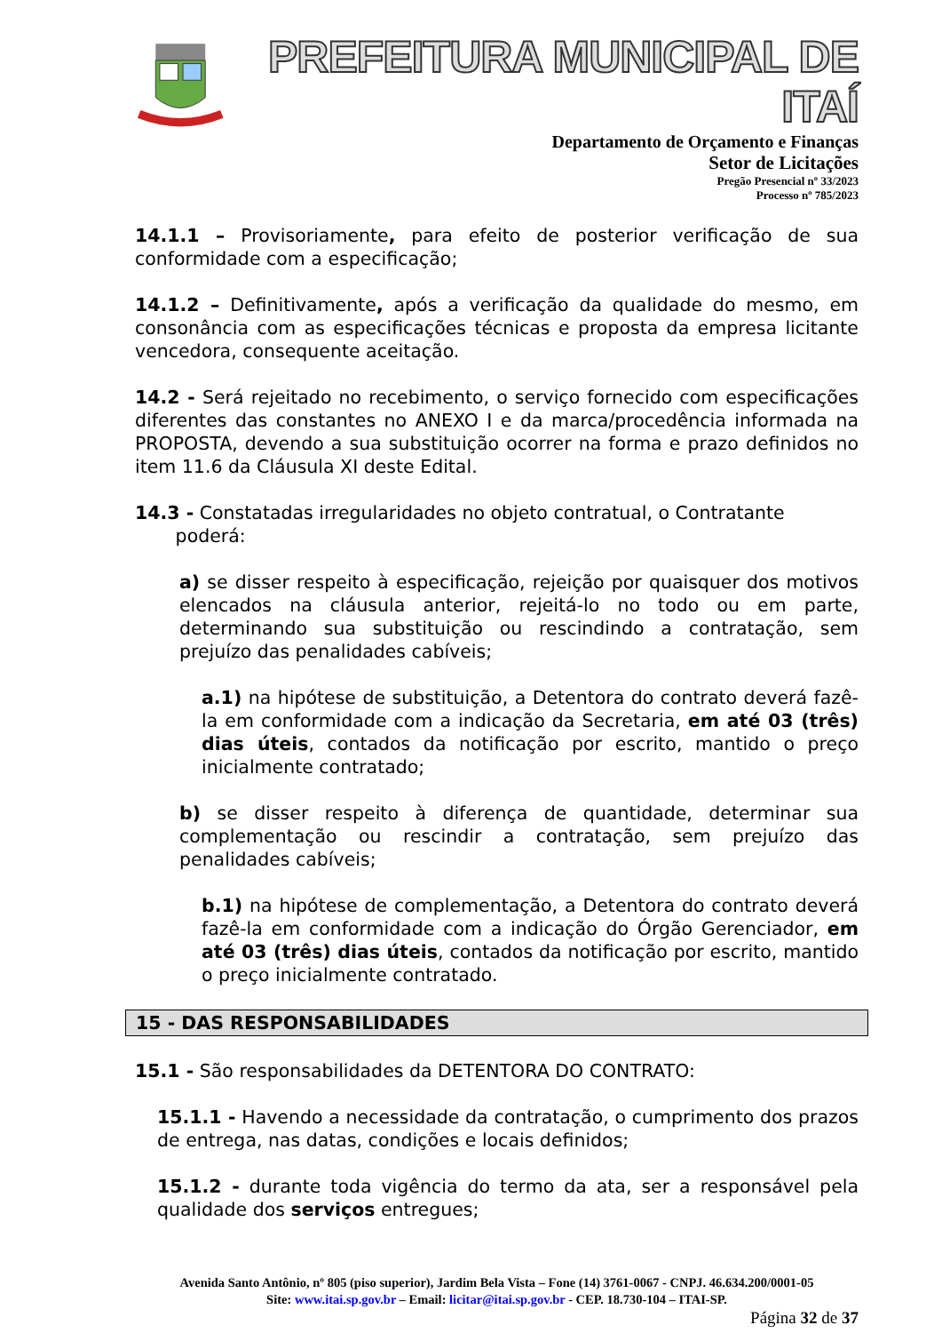PREFEITURA MUNICIPAL DE ITAÍ
Departamento de Orçamento e Finanças
Setor de Licitações
Pregão Presencial nº 33/2023
Processo nº 785/2023
14.1.1 – Provisoriamente, para efeito de posterior verificação de sua conformidade com a especificação;
14.1.2 – Definitivamente, após a verificação da qualidade do mesmo, em consonância com as especificações técnicas e proposta da empresa licitante vencedora, consequente aceitação.
14.2 - Será rejeitado no recebimento, o serviço fornecido com especificações diferentes das constantes no ANEXO I e da marca/procedência informada na PROPOSTA, devendo a sua substituição ocorrer na forma e prazo definidos no item 11.6 da Cláusula XI deste Edital.
14.3 - Constatadas irregularidades no objeto contratual, o Contratante
poderá:
a) se disser respeito à especificação, rejeição por quaisquer dos motivos elencados na cláusula anterior, rejeitá-lo no todo ou em parte, determinando sua substituição ou rescindindo a contratação, sem prejuízo das penalidades cabíveis;
a.1) na hipótese de substituição, a Detentora do contrato deverá fazê-la em conformidade com a indicação da Secretaria, em até 03 (três) dias úteis, contados da notificação por escrito, mantido o preço inicialmente contratado;
b) se disser respeito à diferença de quantidade, determinar sua complementação ou rescindir a contratação, sem prejuízo das penalidades cabíveis;
b.1) na hipótese de complementação, a Detentora do contrato deverá fazê-la em conformidade com a indicação do Órgão Gerenciador, em até 03 (três) dias úteis, contados da notificação por escrito, mantido o preço inicialmente contratado.
15 - DAS RESPONSABILIDADES
15.1 - São responsabilidades da DETENTORA DO CONTRATO:
15.1.1 - Havendo a necessidade da contratação, o cumprimento dos prazos de entrega, nas datas, condições e locais definidos;
15.1.2 - durante toda vigência do termo da ata, ser a responsável pela qualidade dos serviços entregues;
Avenida Santo Antônio, nº 805 (piso superior), Jardim Bela Vista – Fone (14) 3761-0067 - CNPJ. 46.634.200/0001-05
Site: www.itai.sp.gov.br – Email: licitar@itai.sp.gov.br - CEP. 18.730-104 – ITAI-SP.
Página 32 de 37